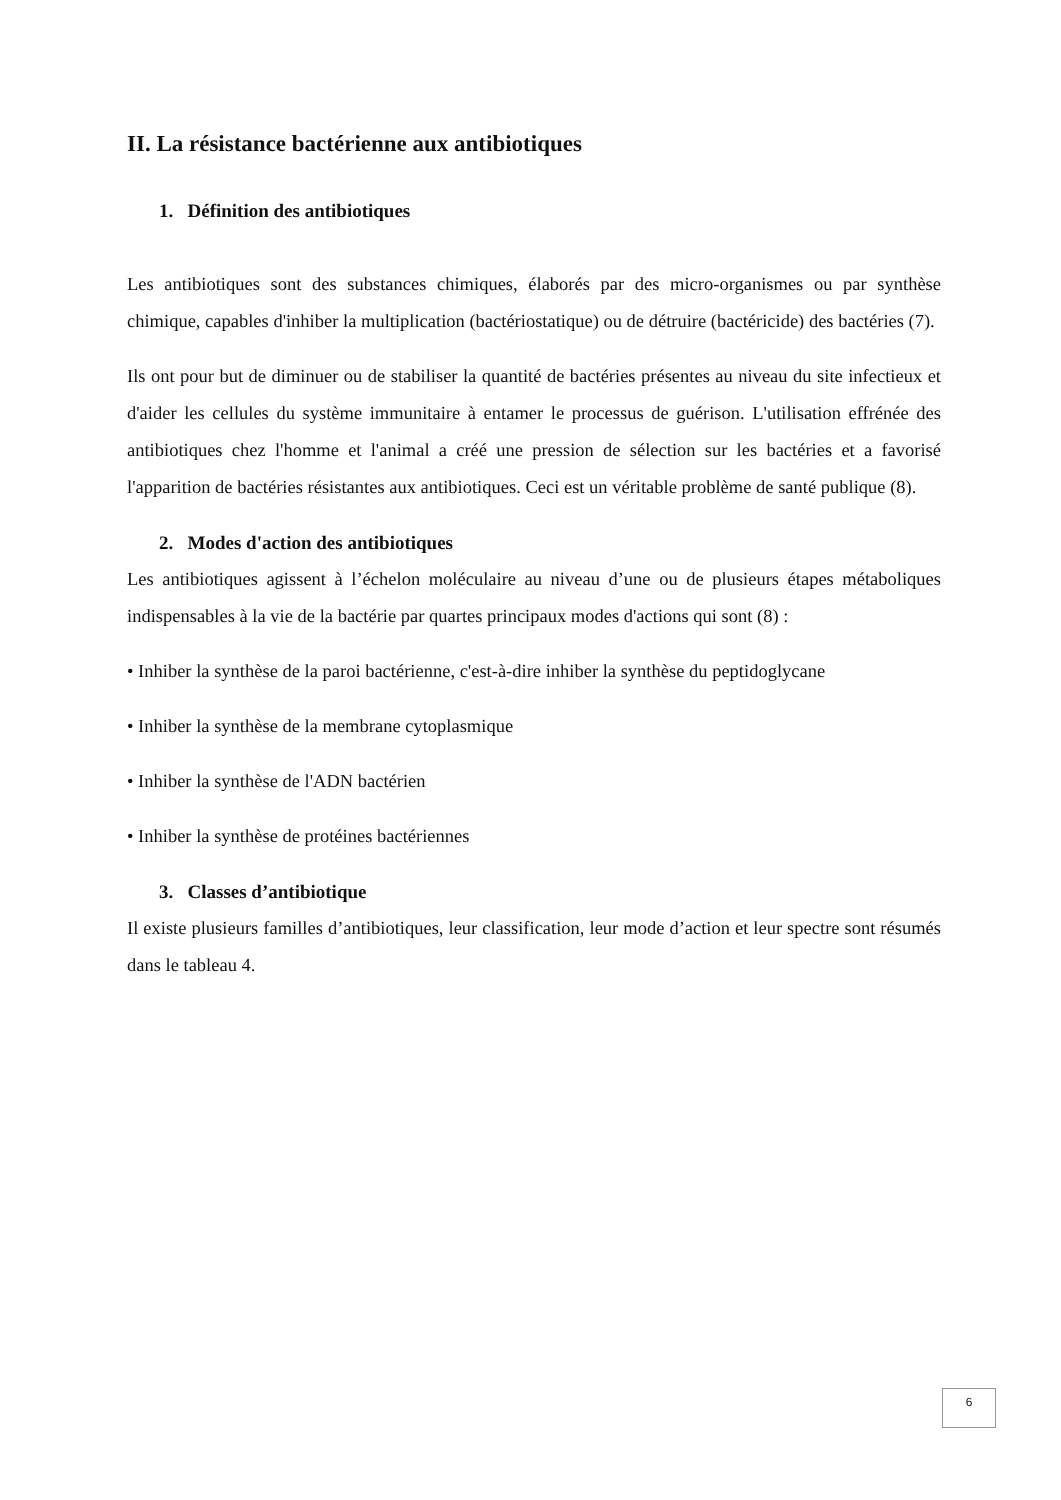II. La résistance bactérienne aux antibiotiques
1. Définition des antibiotiques
Les antibiotiques sont des substances chimiques, élaborés par des micro-organismes ou par synthèse chimique, capables d'inhiber la multiplication (bactériostatique) ou de détruire (bactéricide) des bactéries (7).
Ils ont pour but de diminuer ou de stabiliser la quantité de bactéries présentes au niveau du site infectieux et d'aider les cellules du système immunitaire à entamer le processus de guérison. L'utilisation effrénée des antibiotiques chez l'homme et l'animal a créé une pression de sélection sur les bactéries et a favorisé l'apparition de bactéries résistantes aux antibiotiques. Ceci est un véritable problème de santé publique (8).
2. Modes d'action des antibiotiques
Les antibiotiques agissent à l’échelon moléculaire au niveau d’une ou de plusieurs étapes métaboliques indispensables à la vie de la bactérie par quartes principaux modes d'actions qui sont (8) :
• Inhiber la synthèse de la paroi bactérienne, c'est-à-dire inhiber la synthèse du peptidoglycane
• Inhiber la synthèse de la membrane cytoplasmique
• Inhiber la synthèse de l'ADN bactérien
• Inhiber la synthèse de protéines bactériennes
3. Classes d’antibiotique
Il existe plusieurs familles d’antibiotiques, leur classification, leur mode d’action et leur spectre sont résumés dans le tableau 4.
6